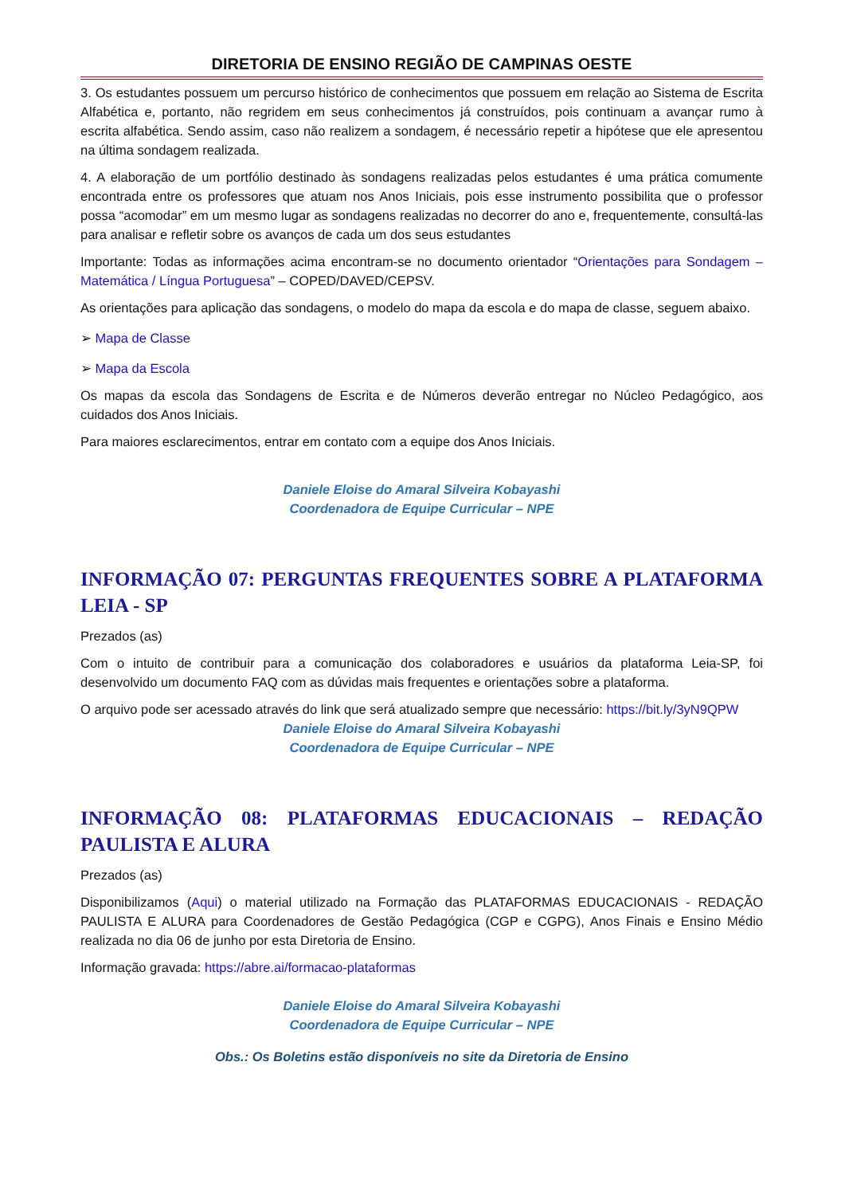DIRETORIA DE ENSINO REGIÃO DE CAMPINAS OESTE
3. Os estudantes possuem um percurso histórico de conhecimentos que possuem em relação ao Sistema de Escrita Alfabética e, portanto, não regridem em seus conhecimentos já construídos, pois continuam a avançar rumo à escrita alfabética. Sendo assim, caso não realizem a sondagem, é necessário repetir a hipótese que ele apresentou na última sondagem realizada.
4. A elaboração de um portfólio destinado às sondagens realizadas pelos estudantes é uma prática comumente encontrada entre os professores que atuam nos Anos Iniciais, pois esse instrumento possibilita que o professor possa “acomodar” em um mesmo lugar as sondagens realizadas no decorrer do ano e, frequentemente, consultá-las para analisar e refletir sobre os avanços de cada um dos seus estudantes
Importante: Todas as informações acima encontram-se no documento orientador “Orientações para Sondagem – Matemática / Língua Portuguesa” – COPED/DAVED/CEPSV.
As orientações para aplicação das sondagens, o modelo do mapa da escola e do mapa de classe, seguem abaixo.
➢ Mapa de Classe
➢ Mapa da Escola
Os mapas da escola das Sondagens de Escrita e de Números deverão entregar no Núcleo Pedagógico, aos cuidados dos Anos Iniciais.
Para maiores esclarecimentos, entrar em contato com a equipe dos Anos Iniciais.
Daniele Eloise do Amaral Silveira Kobayashi
Coordenadora de Equipe Curricular – NPE
INFORMAÇÃO 07: PERGUNTAS FREQUENTES SOBRE A PLATAFORMA LEIA - SP
Prezados (as)
Com o intuito de contribuir para a comunicação dos colaboradores e usuários da plataforma Leia-SP, foi desenvolvido um documento FAQ com as dúvidas mais frequentes e orientações sobre a plataforma.
O arquivo pode ser acessado através do link que será atualizado sempre que necessário: https://bit.ly/3yN9QPW
Daniele Eloise do Amaral Silveira Kobayashi
Coordenadora de Equipe Curricular – NPE
INFORMAÇÃO 08: PLATAFORMAS EDUCACIONAIS – REDAÇÃO PAULISTA E ALURA
Prezados (as)
Disponibilizamos (Aqui) o material utilizado na Formação das PLATAFORMAS EDUCACIONAIS - REDAÇÃO PAULISTA E ALURA para Coordenadores de Gestão Pedagógica (CGP e CGPG), Anos Finais e Ensino Médio realizada no dia 06 de junho por esta Diretoria de Ensino.
Informação gravada: https://abre.ai/formacao-plataformas
Daniele Eloise do Amaral Silveira Kobayashi
Coordenadora de Equipe Curricular – NPE
Obs.: Os Boletins estão disponíveis no site da Diretoria de Ensino